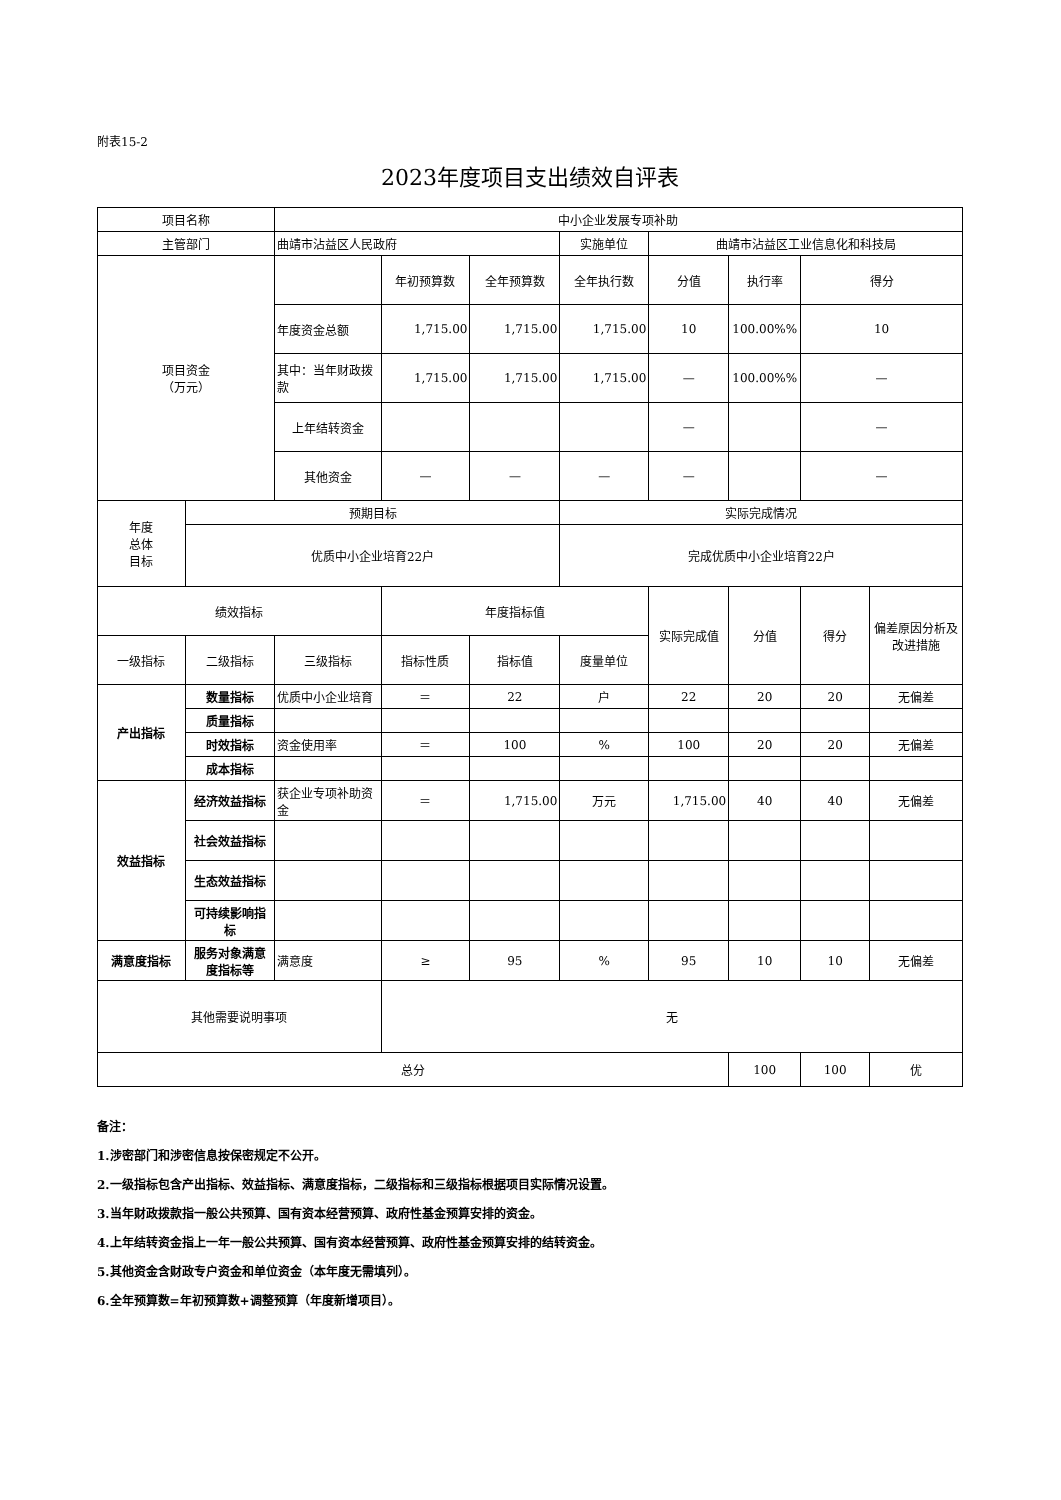附表15-2
2023年度项目支出绩效自评表
| 项目名称 | | 中小企业发展专项补助 | | | | | | | |
| 主管部门 | | 曲靖市沾益区人民政府 | | | 实施单位 | 曲靖市沾益区工业信息化和科技局 | | | |
| 项目资金 （万元） | | | 年初预算数 | 全年预算数 | 全年执行数 | 分值 | 执行率 | 得分 | |
| | | 年度资金总额 | 1,715.00 | 1,715.00 | 1,715.00 | 10 | 100.00%% | 10 | |
| | | 其中：当年财政拨款 | 1,715.00 | 1,715.00 | 1,715.00 | — | 100.00%% | — | |
| | | 上年结转资金 | | | | — | | — | |
| | | 其他资金 | — | — | — | — | | — | |
| 年度 总体 目标 | 预期目标 | | | | 实际完成情况 | | | | |
| | 优质中小企业培育22户 | | | | 完成优质中小企业培育22户 | | | | |
| 绩效指标 | | | 年度指标值 | | | 实际完成值 | 分值 | 得分 | 偏差原因分析及改进措施 |
| 一级指标 | 二级指标 | 三级指标 | 指标性质 | 指标值 | 度量单位 | | | | |
| 产出指标 | 数量指标 | 优质中小企业培育 | ＝ | 22 | 户 | 22 | 20 | 20 | 无偏差 |
| | 质量指标 | | | | | | | | |
| | 时效指标 | 资金使用率 | ＝ | 100 | % | 100 | 20 | 20 | 无偏差 |
| | 成本指标 | | | | | | | | |
| 效益指标 | 经济效益指标 | 获企业专项补助资金 | ＝ | 1,715.00 | 万元 | 1,715.00 | 40 | 40 | 无偏差 |
| | 社会效益指标 | | | | | | | | |
| | 生态效益指标 | | | | | | | | |
| | 可持续影响指标 | | | | | | | | |
| 满意度指标 | 服务对象满意度指标等 | 满意度 | ≥ | 95 | % | 95 | 10 | 10 | 无偏差 |
| 其他需要说明事项 | | | 无 | | | | | | |
| 总分 | | | | | | | 100 | 100 | 优 |
备注：
1.涉密部门和涉密信息按保密规定不公开。
2.一级指标包含产出指标、效益指标、满意度指标，二级指标和三级指标根据项目实际情况设置。
3.当年财政拨款指一般公共预算、国有资本经营预算、政府性基金预算安排的资金。
4.上年结转资金指上一年一般公共预算、国有资本经营预算、政府性基金预算安排的结转资金。
5.其他资金含财政专户资金和单位资金（本年度无需填列）。
6.全年预算数=年初预算数+调整预算（年度新增项目）。